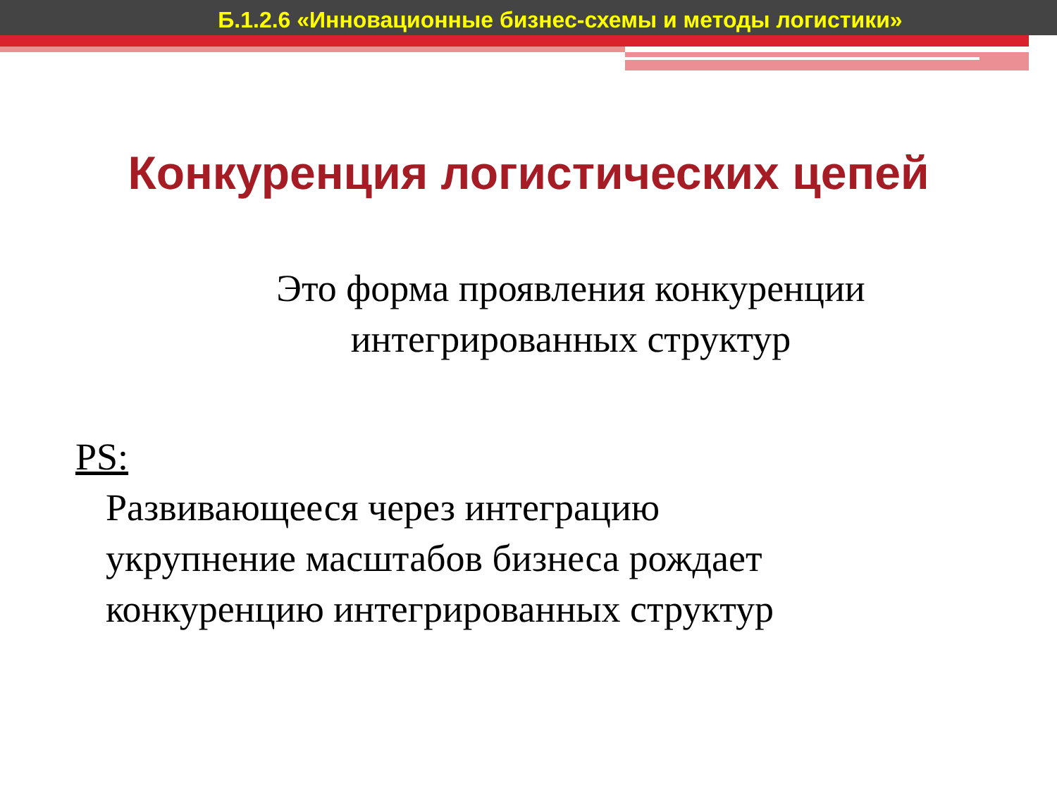Б.1.2.6 «Инновационные бизнес-схемы и методы логистики»
Конкуренция логистических цепей
Это форма проявления конкуренции
интегрированных структур
PS:
Развивающееся через интеграцию
укрупнение масштабов бизнеса рождает
конкуренцию интегрированных структур